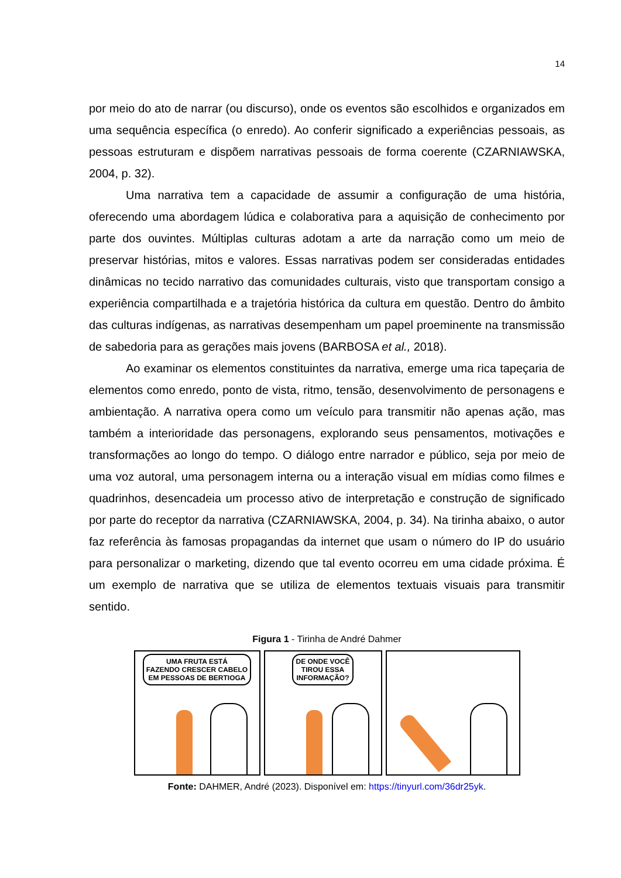14
por meio do ato de narrar (ou discurso), onde os eventos são escolhidos e organizados em uma sequência específica (o enredo). Ao conferir significado a experiências pessoais, as pessoas estruturam e dispõem narrativas pessoais de forma coerente (CZARNIAWSKA, 2004, p. 32).
Uma narrativa tem a capacidade de assumir a configuração de uma história, oferecendo uma abordagem lúdica e colaborativa para a aquisição de conhecimento por parte dos ouvintes. Múltiplas culturas adotam a arte da narração como um meio de preservar histórias, mitos e valores. Essas narrativas podem ser consideradas entidades dinâmicas no tecido narrativo das comunidades culturais, visto que transportam consigo a experiência compartilhada e a trajetória histórica da cultura em questão. Dentro do âmbito das culturas indígenas, as narrativas desempenham um papel proeminente na transmissão de sabedoria para as gerações mais jovens (BARBOSA et al., 2018).
Ao examinar os elementos constituintes da narrativa, emerge uma rica tapeçaria de elementos como enredo, ponto de vista, ritmo, tensão, desenvolvimento de personagens e ambientação. A narrativa opera como um veículo para transmitir não apenas ação, mas também a interioridade das personagens, explorando seus pensamentos, motivações e transformações ao longo do tempo. O diálogo entre narrador e público, seja por meio de uma voz autoral, uma personagem interna ou a interação visual em mídias como filmes e quadrinhos, desencadeia um processo ativo de interpretação e construção de significado por parte do receptor da narrativa (CZARNIAWSKA, 2004, p. 34). Na tirinha abaixo, o autor faz referência às famosas propagandas da internet que usam o número do IP do usuário para personalizar o marketing, dizendo que tal evento ocorreu em uma cidade próxima. É um exemplo de narrativa que se utiliza de elementos textuais visuais para transmitir sentido.
Figura 1 - Tirinha de André Dahmer
UMA FRUTA ESTÁ
FAZENDO CRESCER CABELO
EM PESSOAS DE BERTIOGA
DE ONDE VOCÊ
TIROU ESSA
INFORMAÇÃO?
Fonte: DAHMER, André (2023). Disponível em: https://tinyurl.com/36dr25yk.